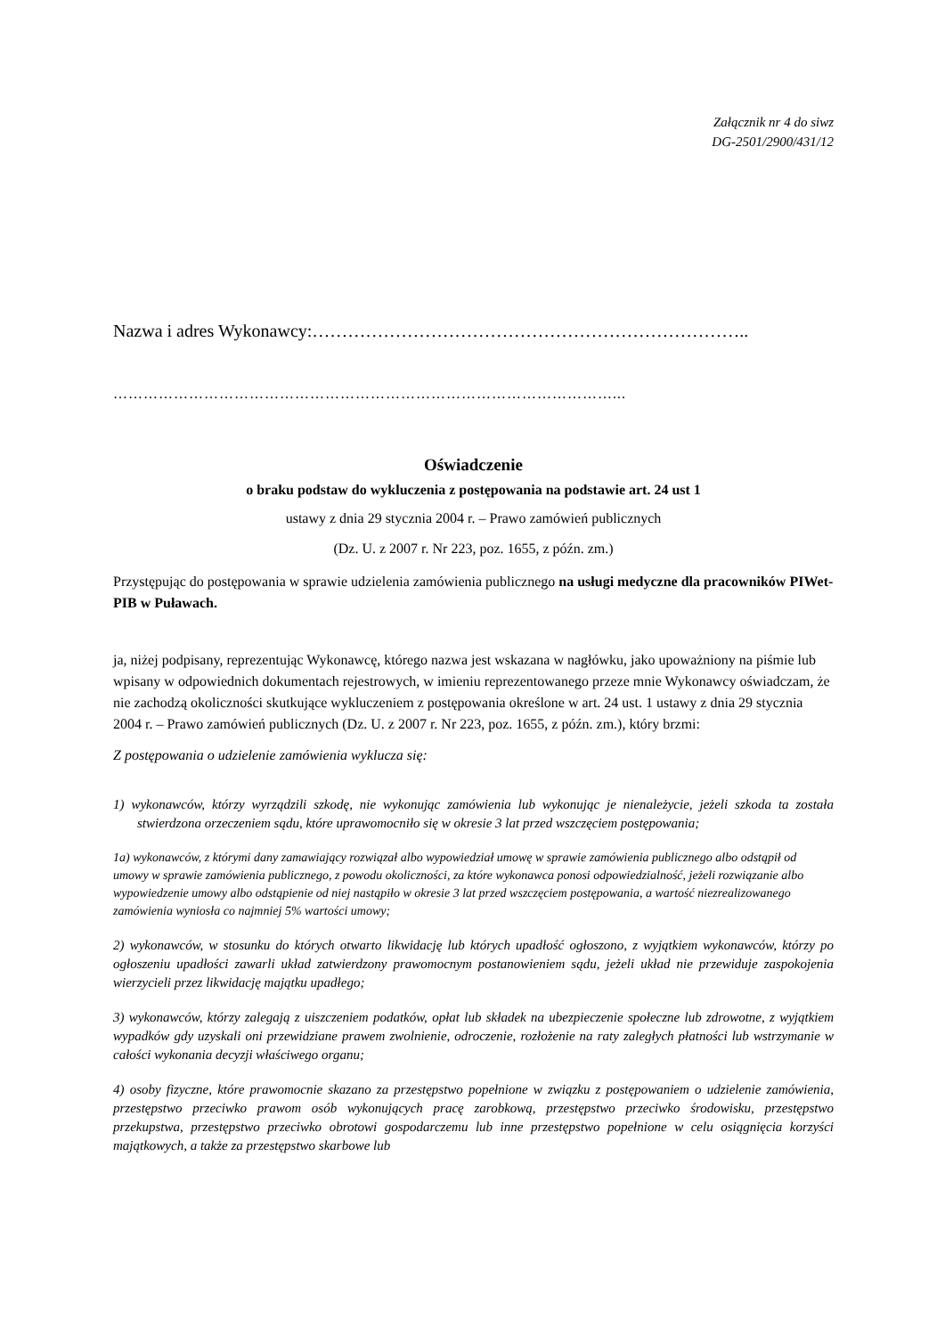Załącznik nr 4 do siwz
DG-2501/2900/431/12
Nazwa i adres Wykonawcy:………………………………………………………………..
………………………………………………………………………………………...
Oświadczenie
o braku podstaw do wykluczenia z postępowania na podstawie art. 24 ust 1
ustawy z dnia 29 stycznia 2004 r. – Prawo zamówień publicznych
(Dz. U. z 2007 r. Nr 223, poz. 1655, z późn. zm.)
Przystępując do postępowania w sprawie udzielenia zamówienia publicznego na usługi medyczne dla pracowników PIWet-PIB w Puławach.
ja, niżej podpisany, reprezentując Wykonawcę, którego nazwa jest wskazana w nagłówku, jako upoważniony na piśmie lub wpisany w odpowiednich dokumentach rejestrowych, w imieniu reprezentowanego przeze mnie Wykonawcy oświadczam, że nie zachodzą okoliczności skutkujące wykluczeniem z postępowania określone w art. 24 ust. 1 ustawy z dnia 29 stycznia 2004 r. – Prawo zamówień publicznych (Dz. U. z 2007 r. Nr 223, poz. 1655, z późn. zm.), który brzmi:
Z postępowania o udzielenie zamówienia wyklucza się:
1) wykonawców, którzy wyrządzili szkodę, nie wykonując zamówienia lub wykonując je nienależycie, jeżeli szkoda ta została stwierdzona orzeczeniem sądu, które uprawomocniło się w okresie 3 lat przed wszczęciem postępowania;
1a) wykonawców, z którymi dany zamawiający rozwiązał albo wypowiedział umowę w sprawie zamówienia publicznego albo odstąpił od umowy w sprawie zamówienia publicznego, z powodu okoliczności, za które wykonawca ponosi odpowiedzialność, jeżeli rozwiązanie albo wypowiedzenie umowy albo odstąpienie od niej nastąpiło w okresie 3 lat przed wszczęciem postępowania, a wartość niezrealizowanego zamówienia wyniosła co najmniej 5% wartości umowy;
2) wykonawców, w stosunku do których otwarto likwidację lub których upadłość ogłoszono, z wyjątkiem wykonawców, którzy po ogłoszeniu upadłości zawarli układ zatwierdzony prawomocnym postanowieniem sądu, jeżeli układ nie przewiduje zaspokojenia wierzycieli przez likwidację majątku upadłego;
3) wykonawców, którzy zalegają z uiszczeniem podatków, opłat lub składek na ubezpieczenie społeczne lub zdrowotne, z wyjątkiem wypadków gdy uzyskali oni przewidziane prawem zwolnienie, odroczenie, rozłożenie na raty zaległych płatności lub wstrzymanie w całości wykonania decyzji właściwego organu;
4) osoby fizyczne, które prawomocnie skazano za przestępstwo popełnione w związku z postępowaniem o udzielenie zamówienia, przestępstwo przeciwko prawom osób wykonujących pracę zarobkową, przestępstwo przeciwko środowisku, przestępstwo przekupstwa, przestępstwo przeciwko obrotowi gospodarczemu lub inne przestępstwo popełnione w celu osiągnięcia korzyści majątkowych, a także za przestępstwo skarbowe lub